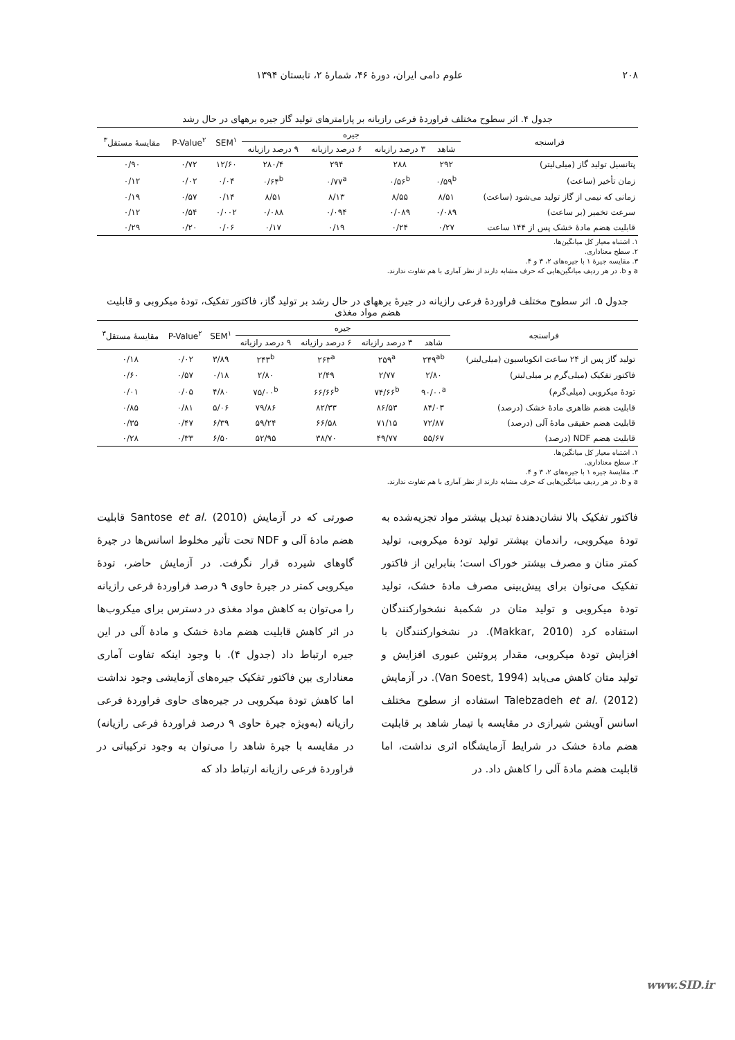۲۰۸ علوم دامی ایران، دورهٔ ۴۶، شمارهٔ ۲، تابستان ۱۳۹۴
جدول ۴. اثر سطوح مختلف فراوردهٔ فرعی رازیانه بر پارامترهای تولید گاز جیره برههای در حال رشد
| فراسنجه | جیره | | | | SEM<sup>۱</sup> | P-Value<sup>۲</sup> | مقایسهٔ مستقل<sup>۳</sup> |
| --- | --- | --- | --- | --- | --- | --- | --- |
| | شاهد | ۳ درصد رازیانه | ۶ درصد رازیانه | ۹ درصد رازیانه | | | |
| پتانسیل تولید گاز (میلی‌لیتر) | ۲۹۲ | ۲۸۸ | ۲۹۴ | ۲۸۰/۴ | ۱۲/۶۰ | ۰/۷۲ | ۰/۹۰ |
| زمان تأخیر (ساعت) | ۰/۵۹<sup>b</sup> | ۰/۵۶<sup>b</sup> | ۰/۷۷<sup>a</sup> | ۰/۶۴<sup>b</sup> | ۰/۰۴ | ۰/۰۲ | ۰/۱۲ |
| زمانی که نیمی از گاز تولید می‌شود (ساعت) | ۸/۵۱ | ۸/۵۵ | ۸/۱۳ | ۸/۵۱ | ۰/۱۴ | ۰/۵۷ | ۰/۱۹ |
| سرعت تخمیر (بر ساعت) | ۰/۰۸۹ | ۰/۰۸۹ | ۰/۰۹۴ | ۰/۰۸۸ | ۰/۰۰۲ | ۰/۵۴ | ۰/۱۲ |
| قابلیت هضم مادهٔ خشک پس از ۱۴۴ ساعت | ۰/۲۷ | ۰/۲۴ | ۰/۱۹ | ۰/۱۷ | ۰/۰۶ | ۰/۲۰ | ۰/۲۹ |
۱. اشتباه معیار کل میانگین‌ها.
۲. سطح معناداری.
۳. مقایسه جیرهٔ ۱ با جیره‌های ۲، ۳ و ۴.
a و b. در هر ردیف میانگین‌هایی که حرف مشابه دارند از نظر آماری با هم تفاوت ندارند.
جدول ۵. اثر سطوح مختلف فراوردهٔ فرعی رازیانه در جیرهٔ برههای در حال رشد بر تولید گاز، فاکتور تفکیک، تودهٔ میکروبی و قابلیت هضم مواد مغذی
| فراسنجه | جیره | | | | SEM<sup>۱</sup> | P-Value<sup>۲</sup> | مقایسهٔ مستقل<sup>۳</sup> |
| --- | --- | --- | --- | --- | --- | --- | --- |
| | شاهد | ۳ درصد رازیانه | ۶ درصد رازیانه | ۹ درصد رازیانه | | | |
| تولید گاز پس از ۲۴ ساعت انکوباسیون (میلی‌لیتر) | ۲۴۹<sup>ab</sup> | ۲۵۹<sup>a</sup> | ۲۶۳<sup>a</sup> | ۲۴۳<sup>b</sup> | ۳/۸۹ | ۰/۰۲ | ۰/۱۸ |
| فاکتور تفکیک (میلی‌گرم بر میلی‌لیتر) | ۲/۸۰ | ۲/۷۷ | ۲/۴۹ | ۲/۸۰ | ۰/۱۸ | ۰/۵۷ | ۰/۶۰ |
| تودهٔ میکروبی (میلی‌گرم) | ۹۰/۰۰<sup>a</sup> | ۷۴/۶۶<sup>b</sup> | ۶۶/۶۶<sup>b</sup> | ۷۵/۰۰<sup>b</sup> | ۴/۸۰ | ۰/۰۵ | ۰/۰۱ |
| قابلیت هضم ظاهری مادهٔ خشک (درصد) | ۸۴/۰۳ | ۸۶/۵۳ | ۸۲/۳۳ | ۷۹/۸۶ | ۵/۰۶ | ۰/۸۱ | ۰/۸۵ |
| قابلیت هضم حقیقی مادهٔ آلی (درصد) | ۷۲/۸۷ | ۷۱/۱۵ | ۶۶/۵۸ | ۵۹/۲۴ | ۶/۳۹ | ۰/۴۷ | ۰/۳۵ |
| قابلیت هضم NDF (درصد) | ۵۵/۶۷ | ۴۹/۷۷ | ۳۸/۷۰ | ۵۲/۹۵ | ۶/۵۰ | ۰/۳۳ | ۰/۲۸ |
۱. اشتباه معیار کل میانگین‌ها.
۲. سطح معناداری.
۳. مقایسهٔ جیره ۱ با جیره‌های ۲، ۳ و ۴.
a و b. در هر ردیف میانگین‌هایی که حرف مشابه دارند از نظر آماری با هم تفاوت ندارند.
فاکتور تفکیک بالا نشان‌دهندهٔ تبدیل بیشتر مواد تجزیه‌شده به تودهٔ میکروبی، راندمان بیشتر تولید تودهٔ میکروبی، تولید کمتر متان و مصرف بیشتر خوراک است؛ بنابراین از فاکتور تفکیک می‌توان برای پیش‌بینی مصرف مادهٔ خشک، تولید تودهٔ میکروبی و تولید متان در شکمبهٔ نشخوارکنندگان استفاده کرد (Makkar, 2010). در نشخوارکنندگان با افزایش تودهٔ میکروبی، مقدار پروتئین عبوری افزایش و تولید متان کاهش می‌یابد (Van Soest, 1994). در آزمایش Talebzadeh et al. (2012) استفاده از سطوح مختلف اسانس آویشن شیرازی در مقایسه با تیمار شاهد بر قابلیت هضم مادهٔ خشک در شرایط آزمایشگاه اثری نداشت، اما قابلیت هضم مادهٔ آلی را کاهش داد. در
صورتی که در آزمایش Santose et al. (2010) قابلیت هضم مادهٔ آلی و NDF تحت تأثیر مخلوط اسانس‌ها در جیرهٔ گاوهای شیرده قرار نگرفت. در آزمایش حاضر، تودهٔ میکروبی کمتر در جیرهٔ حاوی ۹ درصد فراوردهٔ فرعی رازیانه را می‌توان به کاهش مواد مغذی در دسترس برای میکروب‌ها در اثر کاهش قابلیت هضم مادهٔ خشک و مادهٔ آلی در این جیره ارتباط داد (جدول ۴). با وجود اینکه تفاوت آماری معناداری بین فاکتور تفکیک جیره‌های آزمایشی وجود نداشت اما کاهش تودهٔ میکروبی در جیره‌های حاوی فراوردهٔ فرعی رازیانه (به‌ویژه جیرهٔ حاوی ۹ درصد فراوردهٔ فرعی رازیانه) در مقایسه با جیرهٔ شاهد را می‌توان به وجود ترکیباتی در فراوردهٔ فرعی رازیانه ارتباط داد که
www.SID.ir